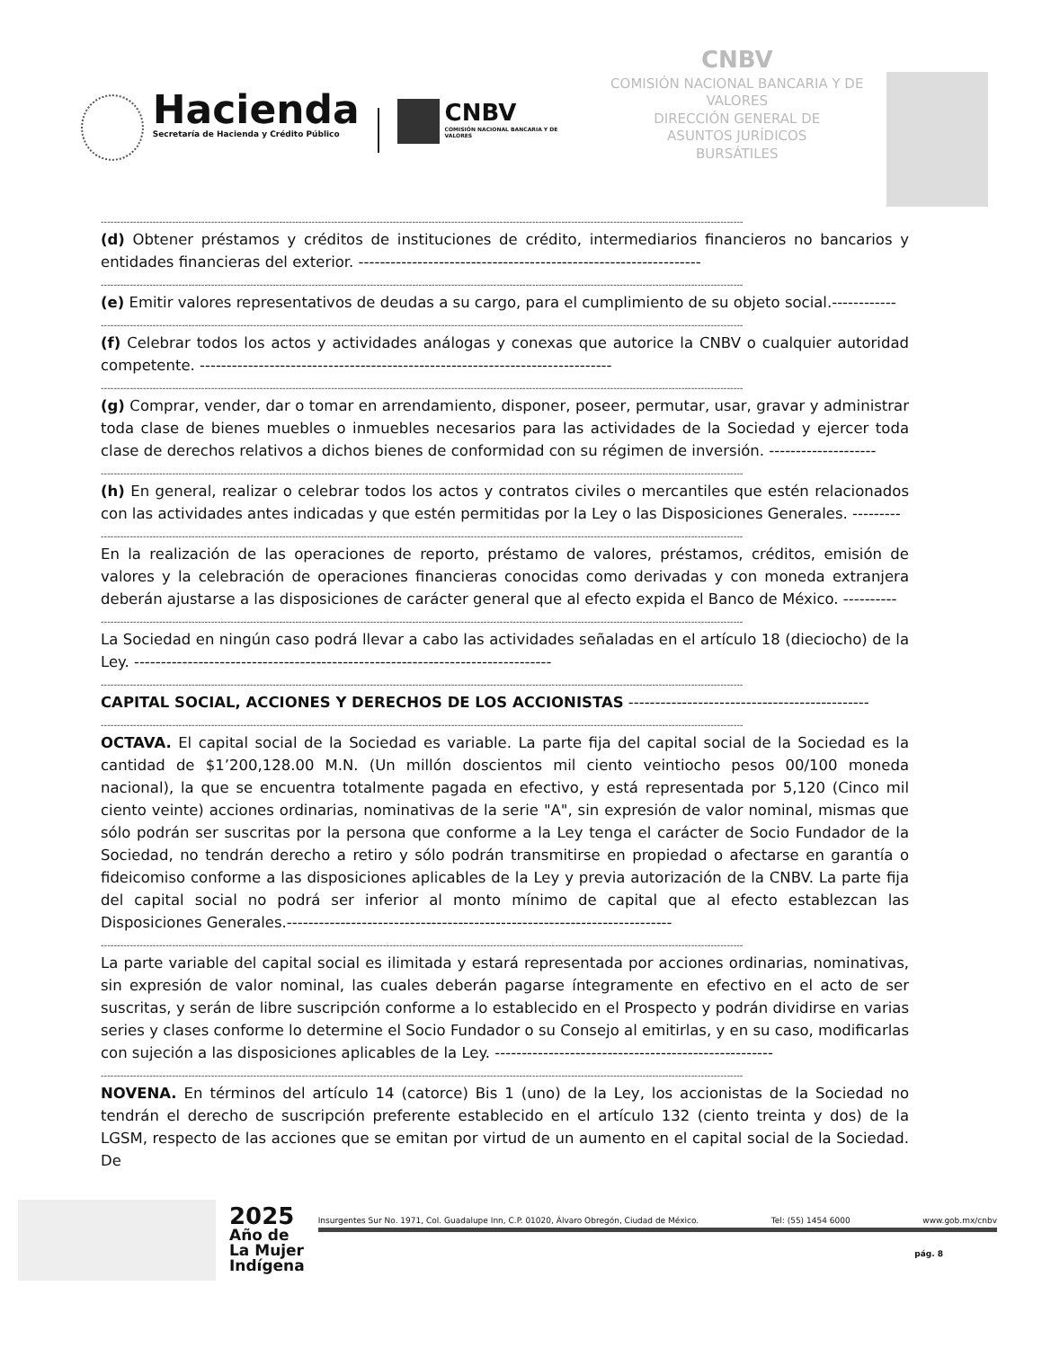Hacienda
Secretaría de Hacienda y Crédito Público
CNBV
COMISIÓN NACIONAL BANCARIA Y DE VALORES
CNBV
COMISIÓN NACIONAL BANCARIA Y DE VALORES
DIRECCIÓN GENERAL DE
ASUNTOS JURÍDICOS
BURSÁTILES
------------------------------------------------------------------------------------------------------------------------------------------------------------------------------------------------------
(d) Obtener préstamos y créditos de instituciones de crédito, intermediarios financieros no bancarios y entidades financieras del exterior. ----------------------------------------------------------------
------------------------------------------------------------------------------------------------------------------------------------------------------------------------------------------------------
(e) Emitir valores representativos de deudas a su cargo, para el cumplimiento de su objeto social.------------
------------------------------------------------------------------------------------------------------------------------------------------------------------------------------------------------------
(f) Celebrar todos los actos y actividades análogas y conexas que autorice la CNBV o cualquier autoridad competente. -----------------------------------------------------------------------------
------------------------------------------------------------------------------------------------------------------------------------------------------------------------------------------------------
(g) Comprar, vender, dar o tomar en arrendamiento, disponer, poseer, permutar, usar, gravar y administrar toda clase de bienes muebles o inmuebles necesarios para las actividades de la Sociedad y ejercer toda clase de derechos relativos a dichos bienes de conformidad con su régimen de inversión. --------------------
------------------------------------------------------------------------------------------------------------------------------------------------------------------------------------------------------
(h) En general, realizar o celebrar todos los actos y contratos civiles o mercantiles que estén relacionados con las actividades antes indicadas y que estén permitidas por la Ley o las Disposiciones Generales. ---------
------------------------------------------------------------------------------------------------------------------------------------------------------------------------------------------------------
En la realización de las operaciones de reporto, préstamo de valores, préstamos, créditos, emisión de valores y la celebración de operaciones financieras conocidas como derivadas y con moneda extranjera deberán ajustarse a las disposiciones de carácter general que al efecto expida el Banco de México. ----------
------------------------------------------------------------------------------------------------------------------------------------------------------------------------------------------------------
La Sociedad en ningún caso podrá llevar a cabo las actividades señaladas en el artículo 18 (dieciocho) de la Ley. ------------------------------------------------------------------------------
------------------------------------------------------------------------------------------------------------------------------------------------------------------------------------------------------
CAPITAL SOCIAL, ACCIONES Y DERECHOS DE LOS ACCIONISTAS ---------------------------------------------
------------------------------------------------------------------------------------------------------------------------------------------------------------------------------------------------------
OCTAVA. El capital social de la Sociedad es variable. La parte fija del capital social de la Sociedad es la cantidad de $1’200,128.00 M.N. (Un millón doscientos mil ciento veintiocho pesos 00/100 moneda nacional), la que se encuentra totalmente pagada en efectivo, y está representada por 5,120 (Cinco mil ciento veinte) acciones ordinarias, nominativas de la serie "A", sin expresión de valor nominal, mismas que sólo podrán ser suscritas por la persona que conforme a la Ley tenga el carácter de Socio Fundador de la Sociedad, no tendrán derecho a retiro y sólo podrán transmitirse en propiedad o afectarse en garantía o fideicomiso conforme a las disposiciones aplicables de la Ley y previa autorización de la CNBV. La parte fija del capital social no podrá ser inferior al monto mínimo de capital que al efecto establezcan las Disposiciones Generales.------------------------------------------------------------------------
------------------------------------------------------------------------------------------------------------------------------------------------------------------------------------------------------
La parte variable del capital social es ilimitada y estará representada por acciones ordinarias, nominativas, sin expresión de valor nominal, las cuales deberán pagarse íntegramente en efectivo en el acto de ser suscritas, y serán de libre suscripción conforme a lo establecido en el Prospecto y podrán dividirse en varias series y clases conforme lo determine el Socio Fundador o su Consejo al emitirlas, y en su caso, modificarlas con sujeción a las disposiciones aplicables de la Ley. ----------------------------------------------------
------------------------------------------------------------------------------------------------------------------------------------------------------------------------------------------------------
NOVENA. En términos del artículo 14 (catorce) Bis 1 (uno) de la Ley, los accionistas de la Sociedad no tendrán el derecho de suscripción preferente establecido en el artículo 132 (ciento treinta y dos) de la LGSM, respecto de las acciones que se emitan por virtud de un aumento en el capital social de la Sociedad. De
2025
Año de
La Mujer
Indígena
Insurgentes Sur No. 1971, Col. Guadalupe Inn, C.P. 01020, Álvaro Obregón, Ciudad de México. Tel: (55) 1454 6000 www.gob.mx/cnbv
pág. 8